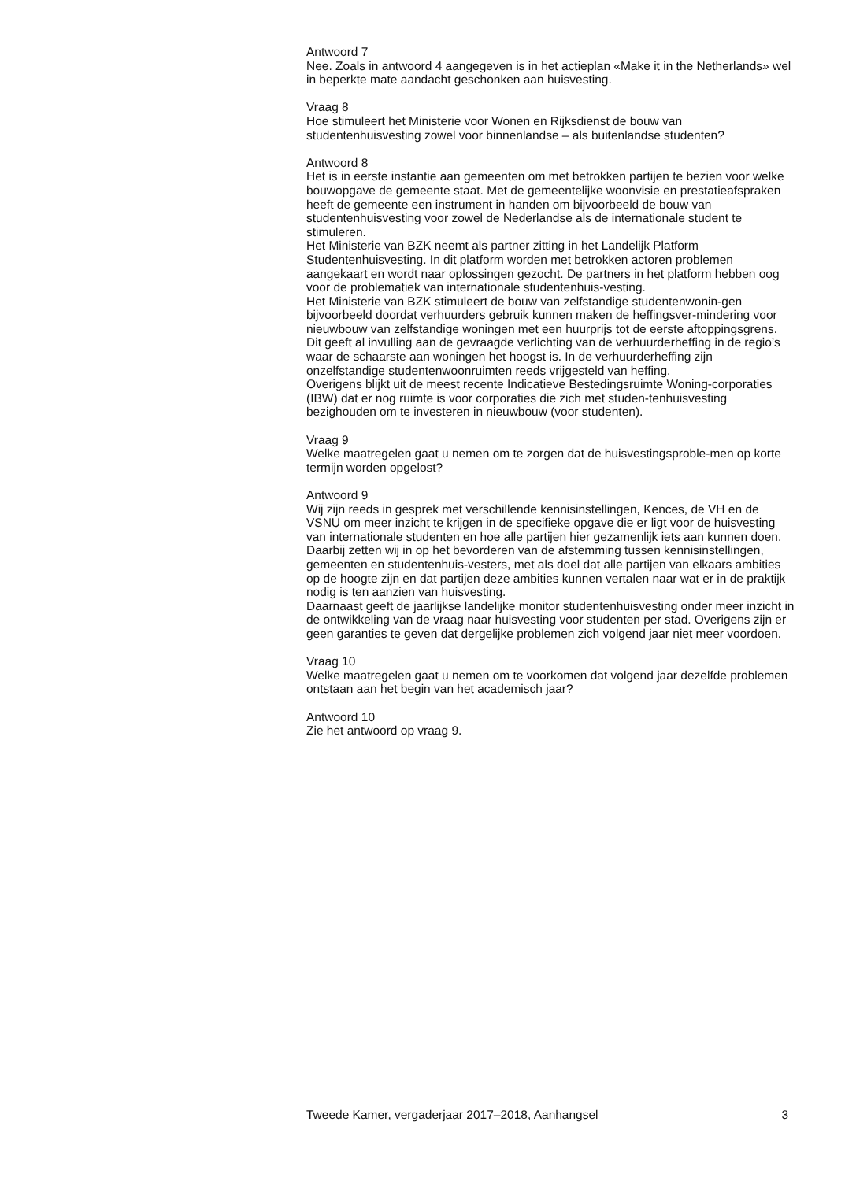Antwoord 7
Nee. Zoals in antwoord 4 aangegeven is in het actieplan «Make it in the Netherlands» wel in beperkte mate aandacht geschonken aan huisvesting.
Vraag 8
Hoe stimuleert het Ministerie voor Wonen en Rijksdienst de bouw van studentenhuisvesting zowel voor binnenlandse – als buitenlandse studenten?
Antwoord 8
Het is in eerste instantie aan gemeenten om met betrokken partijen te bezien voor welke bouwopgave de gemeente staat. Met de gemeentelijke woonvisie en prestatieafspraken heeft de gemeente een instrument in handen om bijvoorbeeld de bouw van studentenhuisvesting voor zowel de Nederlandse als de internationale student te stimuleren.
Het Ministerie van BZK neemt als partner zitting in het Landelijk Platform Studentenhuisvesting. In dit platform worden met betrokken actoren problemen aangekaart en wordt naar oplossingen gezocht. De partners in het platform hebben oog voor de problematiek van internationale studentenhuis-vesting.
Het Ministerie van BZK stimuleert de bouw van zelfstandige studentenwonin-gen bijvoorbeeld doordat verhuurders gebruik kunnen maken de heffingsver-mindering voor nieuwbouw van zelfstandige woningen met een huurprijs tot de eerste aftoppingsgrens. Dit geeft al invulling aan de gevraagde verlichting van de verhuurderheffing in de regio’s waar de schaarste aan woningen het hoogst is. In de verhuurderheffing zijn onzelfstandige studentenwoonruimten reeds vrijgesteld van heffing.
Overigens blijkt uit de meest recente Indicatieve Bestedingsruimte Woning-corporaties (IBW) dat er nog ruimte is voor corporaties die zich met studen-tenhuisvesting bezighouden om te investeren in nieuwbouw (voor studenten).
Vraag 9
Welke maatregelen gaat u nemen om te zorgen dat de huisvestingsproble-men op korte termijn worden opgelost?
Antwoord 9
Wij zijn reeds in gesprek met verschillende kennisinstellingen, Kences, de VH en de VSNU om meer inzicht te krijgen in de specifieke opgave die er ligt voor de huisvesting van internationale studenten en hoe alle partijen hier gezamenlijk iets aan kunnen doen. Daarbij zetten wij in op het bevorderen van de afstemming tussen kennisinstellingen, gemeenten en studentenhuis-vesters, met als doel dat alle partijen van elkaars ambities op de hoogte zijn en dat partijen deze ambities kunnen vertalen naar wat er in de praktijk nodig is ten aanzien van huisvesting.
Daarnaast geeft de jaarlijkse landelijke monitor studentenhuisvesting onder meer inzicht in de ontwikkeling van de vraag naar huisvesting voor studenten per stad. Overigens zijn er geen garanties te geven dat dergelijke problemen zich volgend jaar niet meer voordoen.
Vraag 10
Welke maatregelen gaat u nemen om te voorkomen dat volgend jaar dezelfde problemen ontstaan aan het begin van het academisch jaar?
Antwoord 10
Zie het antwoord op vraag 9.
Tweede Kamer, vergaderjaar 2017–2018, Aanhangsel 3